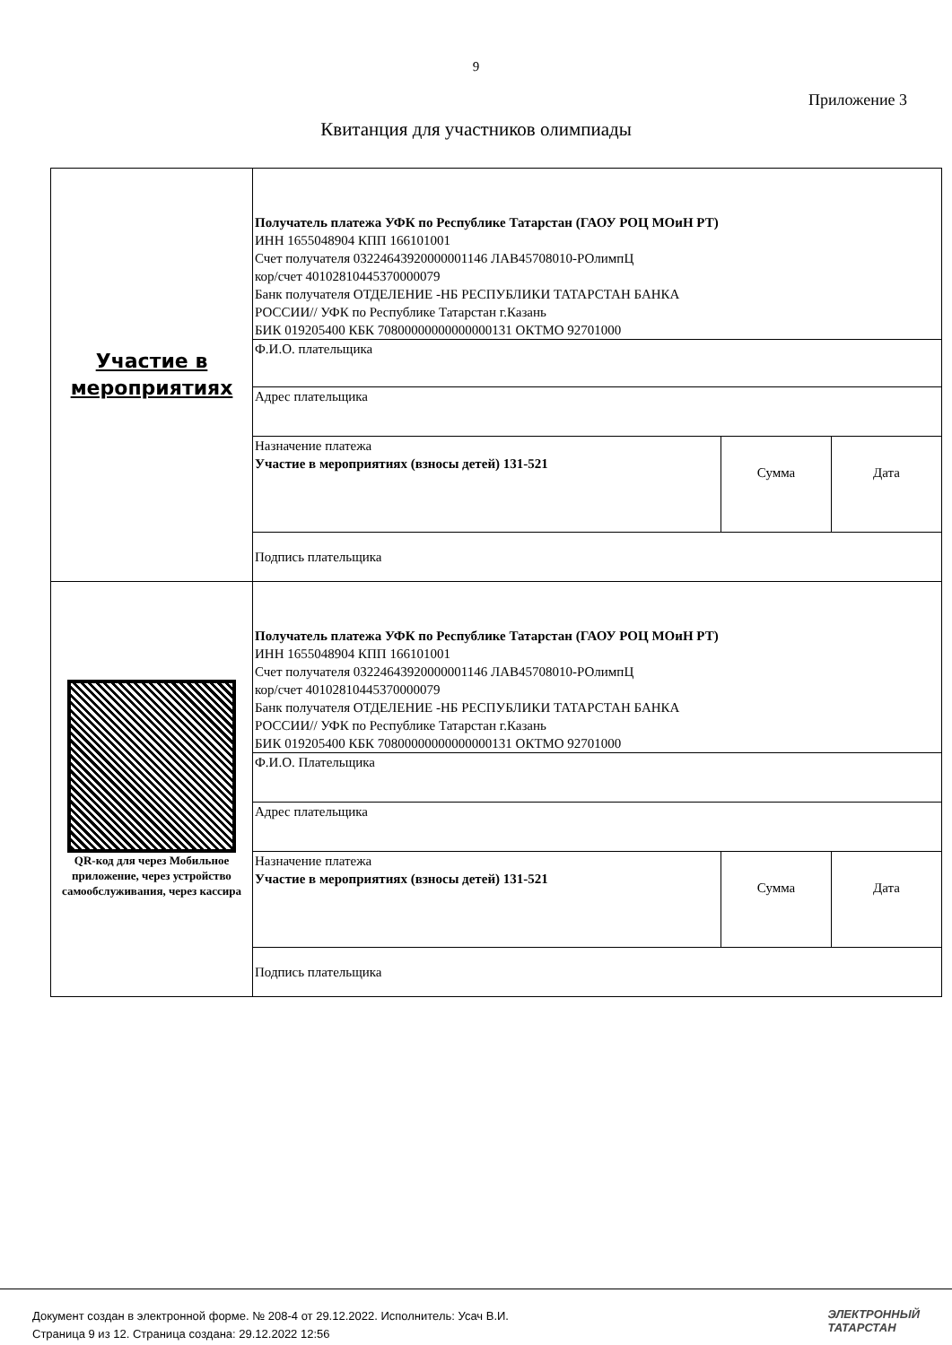9
Приложение 3
Квитанция для участников олимпиады
| Участие в мероприятиях | Получатель платежа УФК по Республике Татарстан (ГАОУ РОЦ МОиН РТ) ИНН 1655048904 КПП 166101001 Счет получателя 03224643920000001146 ЛАВ45708010-РОлимпЦ кор/счет 40102810445370000079 Банк получателя ОТДЕЛЕНИЕ -НБ РЕСПУБЛИКИ ТАТАРСТАН БАНКА РОССИИ// УФК по Республике Татарстан г.Казань БИК 019205400 КБК 70800000000000000131 ОКТМО 92701000 | | |
| | Ф.И.О. плательщика | | |
| | Адрес плательщика | | |
| | Назначение платежа Участие в мероприятиях (взносы детей) 131-521 | Сумма | Дата |
| | Подпись плательщика | | |
| QR-код для через Мобильное приложение, через устройство самообслуживания, через кассира | Получатель платежа УФК по Республике Татарстан (ГАОУ РОЦ МОиН РТ) ИНН 1655048904 КПП 166101001 Счет получателя 03224643920000001146 ЛАВ45708010-РОлимпЦ кор/счет 40102810445370000079 Банк получателя ОТДЕЛЕНИЕ -НБ РЕСПУБЛИКИ ТАТАРСТАН БАНКА РОССИИ// УФК по Республике Татарстан г.Казань БИК 019205400 КБК 70800000000000000131 ОКТМО 92701000 | | |
| | Ф.И.О. Плательщика | | |
| | Адрес плательщика | | |
| | Назначение платежа Участие в мероприятиях (взносы детей) 131-521 | Сумма | Дата |
| | Подпись плательщика | | |
Документ создан в электронной форме. № 208-4 от 29.12.2022. Исполнитель: Усач В.И.
Страница 9 из 12. Страница создана: 29.12.2022 12:56
ЭЛЕКТРОННЫЙ
ТАТАРСТАН